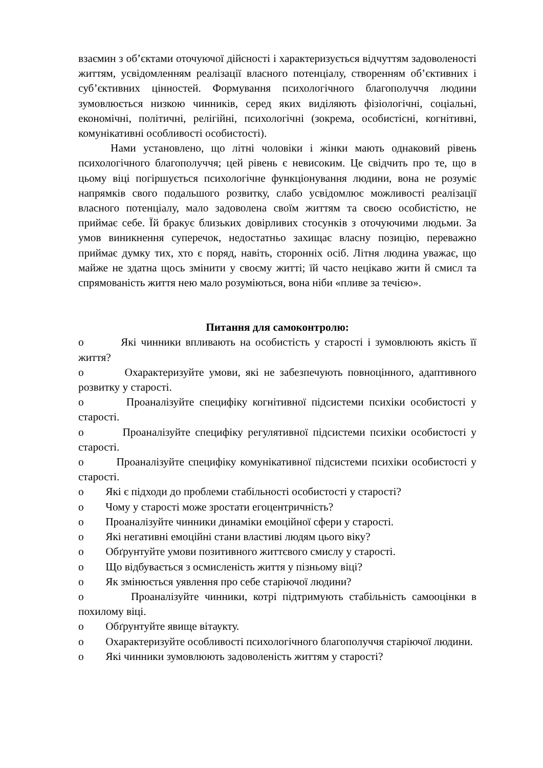взаємин з об’єктами оточуючої дійсності і характеризується відчуттям задоволеності життям, усвідомленням реалізації власного потенціалу, створенням об’єктивних і суб’єктивних цінностей. Формування психологічного благополуччя людини зумовлюється низкою чинників, серед яких виділяють фізіологічні, соціальні, економічні, політичні, релігійні, психологічні (зокрема, особистісні, когнітивні, комунікативні особливості особистості).
Нами установлено, що літні чоловіки і жінки мають однаковий рівень психологічного благополуччя; цей рівень є невисоким. Це свідчить про те, що в цьому віці погіршується психологічне функціонування людини, вона не розуміє напрямків свого подальшого розвитку, слабо усвідомлює можливості реалізації власного потенціалу, мало задоволена своїм життям та своєю особистістю, не приймає себе. Їй бракує близьких довірливих стосунків з оточуючими людьми. За умов виникнення суперечок, недостатньо захищає власну позицію, переважно приймає думку тих, хто є поряд, навіть, сторонніх осіб. Літня людина уважає, що майже не здатна щось змінити у своєму житті; їй часто нецікаво жити й смисл та спрямованість життя нею мало розуміються, вона ніби «пливе за течією».
Питання для самоконтролю:
o Які чинники впливають на особистість у старості і зумовлюють якість її життя?
o Охарактеризуйте умови, які не забезпечують повноцінного, адаптивного розвитку у старості.
o Проаналізуйте специфіку когнітивної підсистеми психіки особистості у старості.
o Проаналізуйте специфіку регулятивної підсистеми психіки особистості у старості.
o Проаналізуйте специфіку комунікативної підсистеми психіки особистості у старості.
o Які є підходи до проблеми стабільності особистості у старості?
o Чому у старості може зростати егоцентричність?
o Проаналізуйте чинники динаміки емоційної сфери у старості.
o Які негативні емоційні стани властиві людям цього віку?
o Обґрунтуйте умови позитивного життєвого смислу у старості.
o Що відбувається з осмисленість життя у пізньому віці?
o Як змінюється уявлення про себе старіючої людини?
o Проаналізуйте чинники, котрі підтримують стабільність самооцінки в похилому віці.
o Обґрунтуйте явище вітаукту.
o Охарактеризуйте особливості психологічного благополуччя старіючої людини.
o Які чинники зумовлюють задоволеність життям у старості?